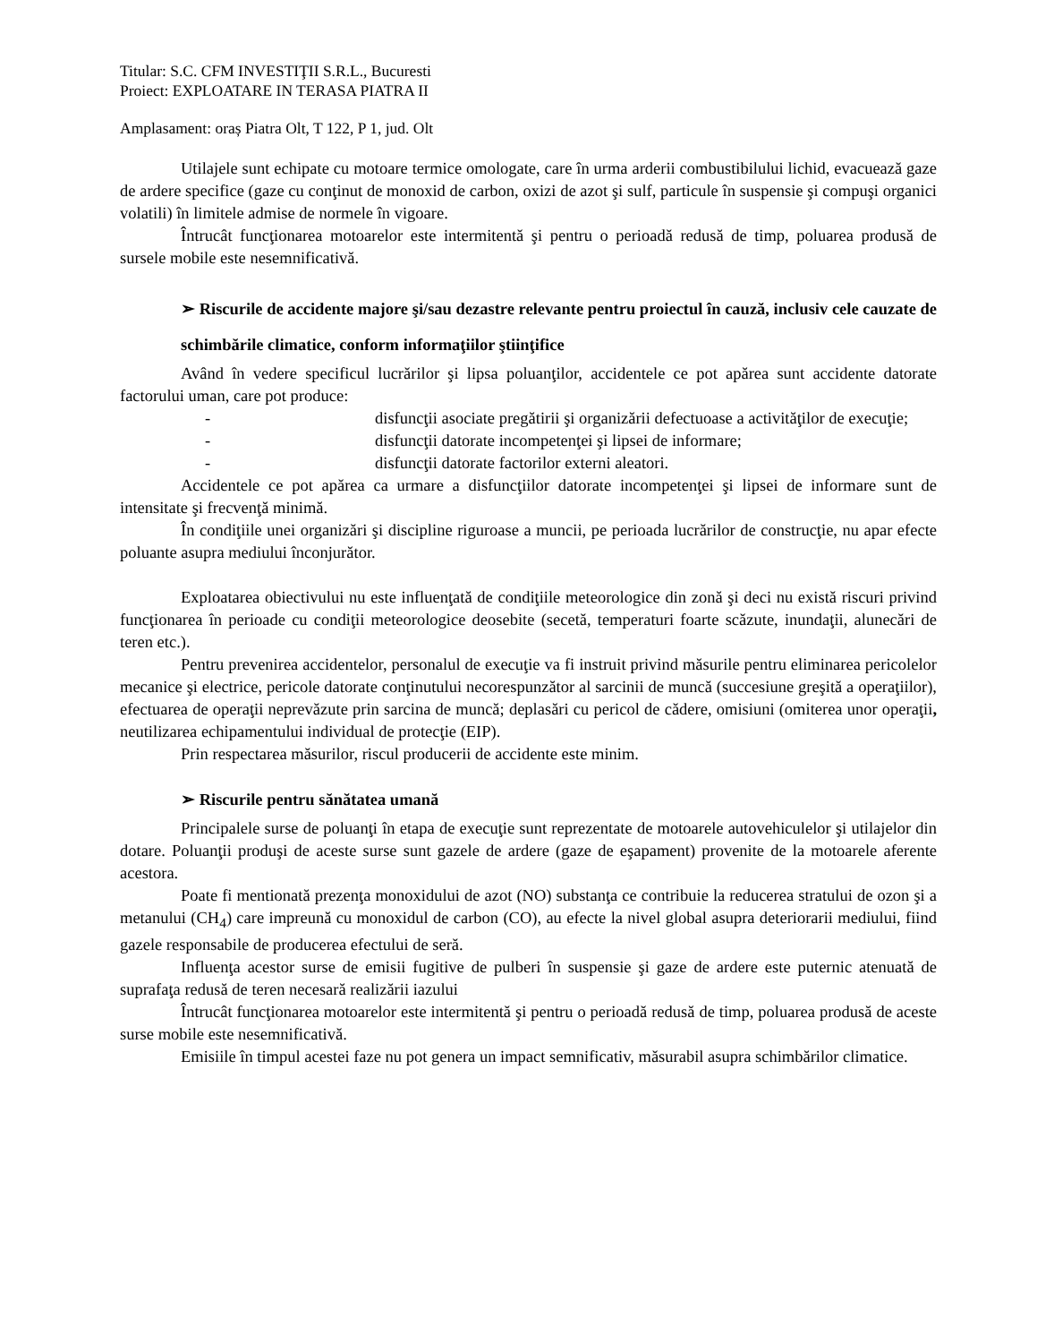Titular: S.C. CFM INVESTIŢII S.R.L., Bucuresti
Proiect: EXPLOATARE IN TERASA PIATRA II
Amplasament: oraș Piatra Olt, T 122, P 1, jud. Olt
Utilajele sunt echipate cu motoare termice omologate, care în urma arderii combustibilului lichid, evacuează gaze de ardere specifice (gaze cu conţinut de monoxid de carbon, oxizi de azot şi sulf, particule în suspensie şi compuşi organici volatili) în limitele admise de normele în vigoare.
Întrucât funcţionarea motoarelor este intermitentă şi pentru o perioadă redusă de timp, poluarea produsă de sursele mobile este nesemnificativă.
➢ Riscurile de accidente majore şi/sau dezastre relevante pentru proiectul în cauză, inclusiv cele cauzate de schimbările climatice, conform informaţiilor ştiinţifice
Având în vedere specificul lucrărilor şi lipsa poluanţilor, accidentele ce pot apărea sunt accidente datorate factorului uman, care pot produce:
- disfuncţii asociate pregătirii şi organizării defectuoase a activităţilor de execuţie;
- disfuncţii datorate incompetenţei şi lipsei de informare;
- disfuncţii datorate factorilor externi aleatori.
Accidentele ce pot apărea ca urmare a disfuncţiilor datorate incompetenţei şi lipsei de informare sunt de intensitate şi frecvenţă minimă.
În condiţiile unei organizări şi discipline riguroase a muncii, pe perioada lucrărilor de construcţie, nu apar efecte poluante asupra mediului înconjurător.
Exploatarea obiectivului nu este influenţată de condiţiile meteorologice din zonă şi deci nu există riscuri privind funcţionarea în perioade cu condiţii meteorologice deosebite (secetă, temperaturi foarte scăzute, inundaţii, alunecări de teren etc.).
Pentru prevenirea accidentelor, personalul de execuţie va fi instruit privind măsurile pentru eliminarea pericolelor mecanice şi electrice, pericole datorate conţinutului necorespunzător al sarcinii de muncă (succesiune greşită a operaţiilor), efectuarea de operaţii neprevăzute prin sarcina de muncă; deplasări cu pericol de cădere, omisiuni (omiterea unor operaţii, neutilizarea echipamentului individual de protecţie (EIP).
Prin respectarea măsurilor, riscul producerii de accidente este minim.
➢ Riscurile pentru sănătatea umană
Principalele surse de poluanţi în etapa de execuţie sunt reprezentate de motoarele autovehiculelor şi utilajelor din dotare. Poluanţii produşi de aceste surse sunt gazele de ardere (gaze de eşapament) provenite de la motoarele aferente acestora.
Poate fi mentionată prezenţa monoxidului de azot (NO) substanţa ce contribuie la reducerea stratului de ozon şi a metanului (CH<sub>4</sub>) care impreună cu monoxidul de carbon (CO), au efecte la nivel global asupra deteriorarii mediului, fiind gazele responsabile de producerea efectului de seră.
Influenţa acestor surse de emisii fugitive de pulberi în suspensie şi gaze de ardere este puternic atenuată de suprafaţa redusă de teren necesară realizării iazului
Întrucât funcţionarea motoarelor este intermitentă şi pentru o perioadă redusă de timp, poluarea produsă de aceste surse mobile este nesemnificativă.
Emisiile în timpul acestei faze nu pot genera un impact semnificativ, măsurabil asupra schimbărilor climatice.